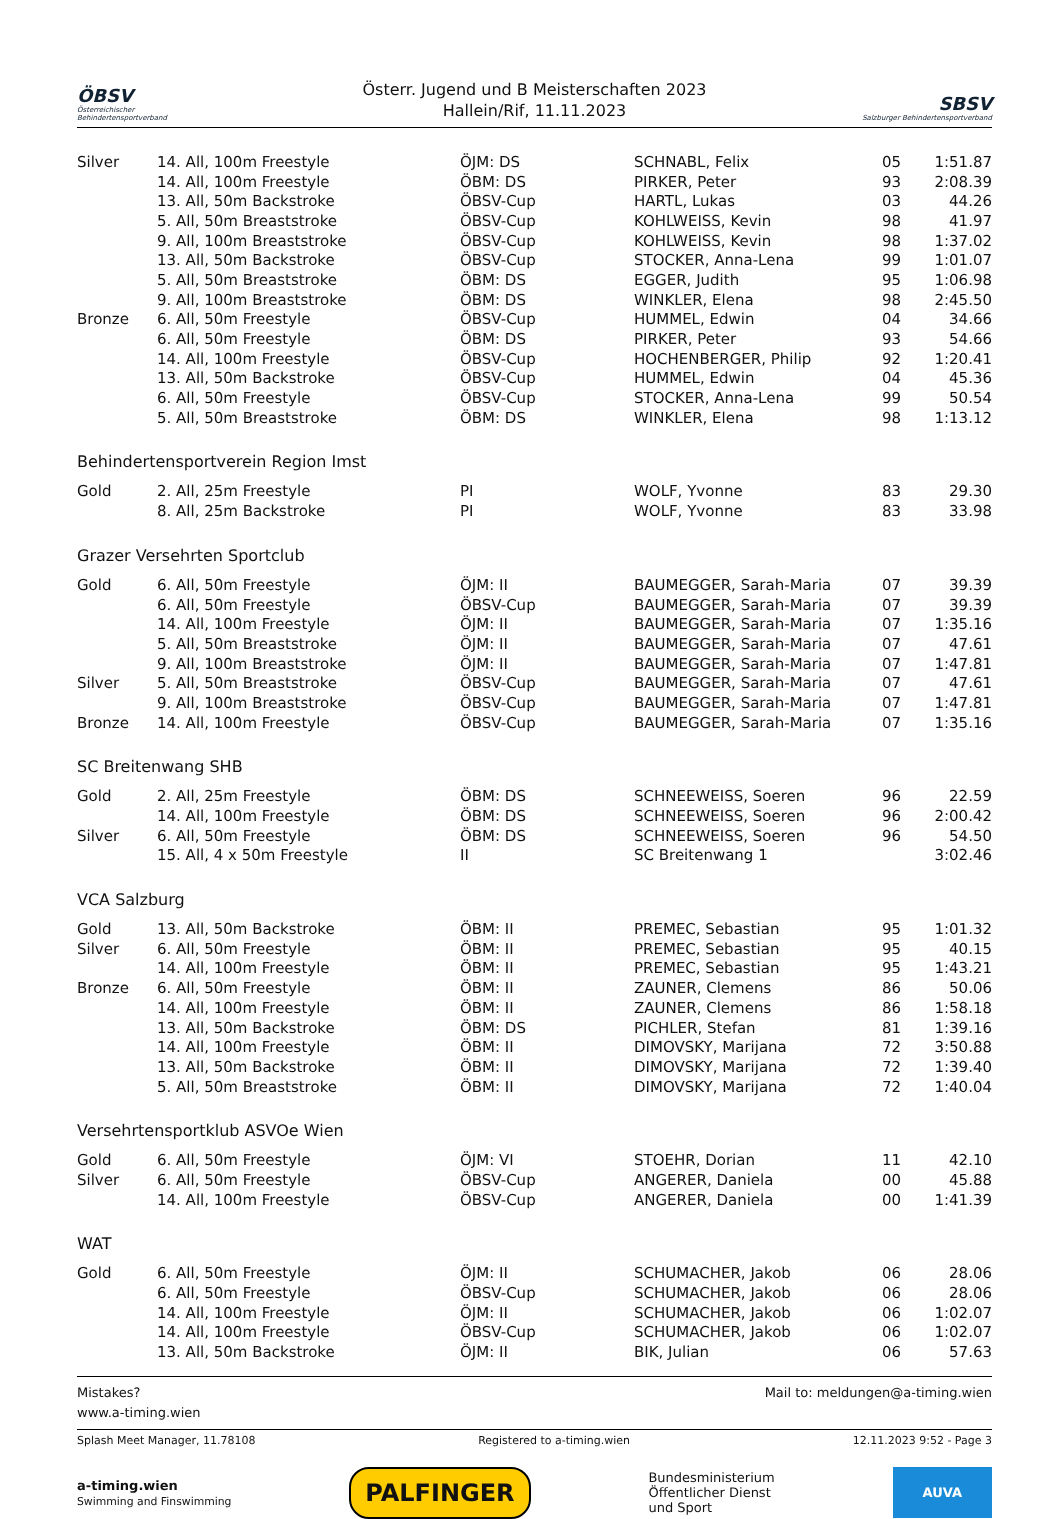ÖBSV
Österreichischer Behindertensportverband
Österr. Jugend und B Meisterschaften 2023
Hallein/Rif, 11.11.2023
SBSV
Salzburger Behindertensportverband
| Silver | 14. All, 100m Freestyle | ÖJM: DS | SCHNABL, Felix | 05 | 1:51.87 |
| | 14. All, 100m Freestyle | ÖBM: DS | PIRKER, Peter | 93 | 2:08.39 |
| | 13. All, 50m Backstroke | ÖBSV-Cup | HARTL, Lukas | 03 | 44.26 |
| | 5. All, 50m Breaststroke | ÖBSV-Cup | KOHLWEISS, Kevin | 98 | 41.97 |
| | 9. All, 100m Breaststroke | ÖBSV-Cup | KOHLWEISS, Kevin | 98 | 1:37.02 |
| | 13. All, 50m Backstroke | ÖBSV-Cup | STOCKER, Anna-Lena | 99 | 1:01.07 |
| | 5. All, 50m Breaststroke | ÖBM: DS | EGGER, Judith | 95 | 1:06.98 |
| | 9. All, 100m Breaststroke | ÖBM: DS | WINKLER, Elena | 98 | 2:45.50 |
| Bronze | 6. All, 50m Freestyle | ÖBSV-Cup | HUMMEL, Edwin | 04 | 34.66 |
| | 6. All, 50m Freestyle | ÖBM: DS | PIRKER, Peter | 93 | 54.66 |
| | 14. All, 100m Freestyle | ÖBSV-Cup | HOCHENBERGER, Philip | 92 | 1:20.41 |
| | 13. All, 50m Backstroke | ÖBSV-Cup | HUMMEL, Edwin | 04 | 45.36 |
| | 6. All, 50m Freestyle | ÖBSV-Cup | STOCKER, Anna-Lena | 99 | 50.54 |
| | 5. All, 50m Breaststroke | ÖBM: DS | WINKLER, Elena | 98 | 1:13.12 |
| Behindertensportverein Region Imst | | | | | |
| Gold | 2. All, 25m Freestyle | PI | WOLF, Yvonne | 83 | 29.30 |
| | 8. All, 25m Backstroke | PI | WOLF, Yvonne | 83 | 33.98 |
| Grazer Versehrten Sportclub | | | | | |
| Gold | 6. All, 50m Freestyle | ÖJM: II | BAUMEGGER, Sarah-Maria | 07 | 39.39 |
| | 6. All, 50m Freestyle | ÖBSV-Cup | BAUMEGGER, Sarah-Maria | 07 | 39.39 |
| | 14. All, 100m Freestyle | ÖJM: II | BAUMEGGER, Sarah-Maria | 07 | 1:35.16 |
| | 5. All, 50m Breaststroke | ÖJM: II | BAUMEGGER, Sarah-Maria | 07 | 47.61 |
| | 9. All, 100m Breaststroke | ÖJM: II | BAUMEGGER, Sarah-Maria | 07 | 1:47.81 |
| Silver | 5. All, 50m Breaststroke | ÖBSV-Cup | BAUMEGGER, Sarah-Maria | 07 | 47.61 |
| | 9. All, 100m Breaststroke | ÖBSV-Cup | BAUMEGGER, Sarah-Maria | 07 | 1:47.81 |
| Bronze | 14. All, 100m Freestyle | ÖBSV-Cup | BAUMEGGER, Sarah-Maria | 07 | 1:35.16 |
| SC Breitenwang SHB | | | | | |
| Gold | 2. All, 25m Freestyle | ÖBM: DS | SCHNEEWEISS, Soeren | 96 | 22.59 |
| | 14. All, 100m Freestyle | ÖBM: DS | SCHNEEWEISS, Soeren | 96 | 2:00.42 |
| Silver | 6. All, 50m Freestyle | ÖBM: DS | SCHNEEWEISS, Soeren | 96 | 54.50 |
| | 15. All, 4 x 50m Freestyle | II | SC Breitenwang 1 | | 3:02.46 |
| VCA Salzburg | | | | | |
| Gold | 13. All, 50m Backstroke | ÖBM: II | PREMEC, Sebastian | 95 | 1:01.32 |
| Silver | 6. All, 50m Freestyle | ÖBM: II | PREMEC, Sebastian | 95 | 40.15 |
| | 14. All, 100m Freestyle | ÖBM: II | PREMEC, Sebastian | 95 | 1:43.21 |
| Bronze | 6. All, 50m Freestyle | ÖBM: II | ZAUNER, Clemens | 86 | 50.06 |
| | 14. All, 100m Freestyle | ÖBM: II | ZAUNER, Clemens | 86 | 1:58.18 |
| | 13. All, 50m Backstroke | ÖBM: DS | PICHLER, Stefan | 81 | 1:39.16 |
| | 14. All, 100m Freestyle | ÖBM: II | DIMOVSKY, Marijana | 72 | 3:50.88 |
| | 13. All, 50m Backstroke | ÖBM: II | DIMOVSKY, Marijana | 72 | 1:39.40 |
| | 5. All, 50m Breaststroke | ÖBM: II | DIMOVSKY, Marijana | 72 | 1:40.04 |
| Versehrtensportklub ASVOe Wien | | | | | |
| Gold | 6. All, 50m Freestyle | ÖJM: VI | STOEHR, Dorian | 11 | 42.10 |
| Silver | 6. All, 50m Freestyle | ÖBSV-Cup | ANGERER, Daniela | 00 | 45.88 |
| | 14. All, 100m Freestyle | ÖBSV-Cup | ANGERER, Daniela | 00 | 1:41.39 |
| WAT | | | | | |
| Gold | 6. All, 50m Freestyle | ÖJM: II | SCHUMACHER, Jakob | 06 | 28.06 |
| | 6. All, 50m Freestyle | ÖBSV-Cup | SCHUMACHER, Jakob | 06 | 28.06 |
| | 14. All, 100m Freestyle | ÖJM: II | SCHUMACHER, Jakob | 06 | 1:02.07 |
| | 14. All, 100m Freestyle | ÖBSV-Cup | SCHUMACHER, Jakob | 06 | 1:02.07 |
| | 13. All, 50m Backstroke | ÖJM: II | BIK, Julian | 06 | 57.63 |
Mistakes? Mail to: meldungen@a-timing.wien
www.a-timing.wien
Splash Meet Manager, 11.78108 Registered to a-timing.wien 12.11.2023 9:52 - Page 3
a-timing.wien
Swimming and Finswimming PALFINGER Bundesministerium
Öffentlicher Dienst
und Sport AUVA